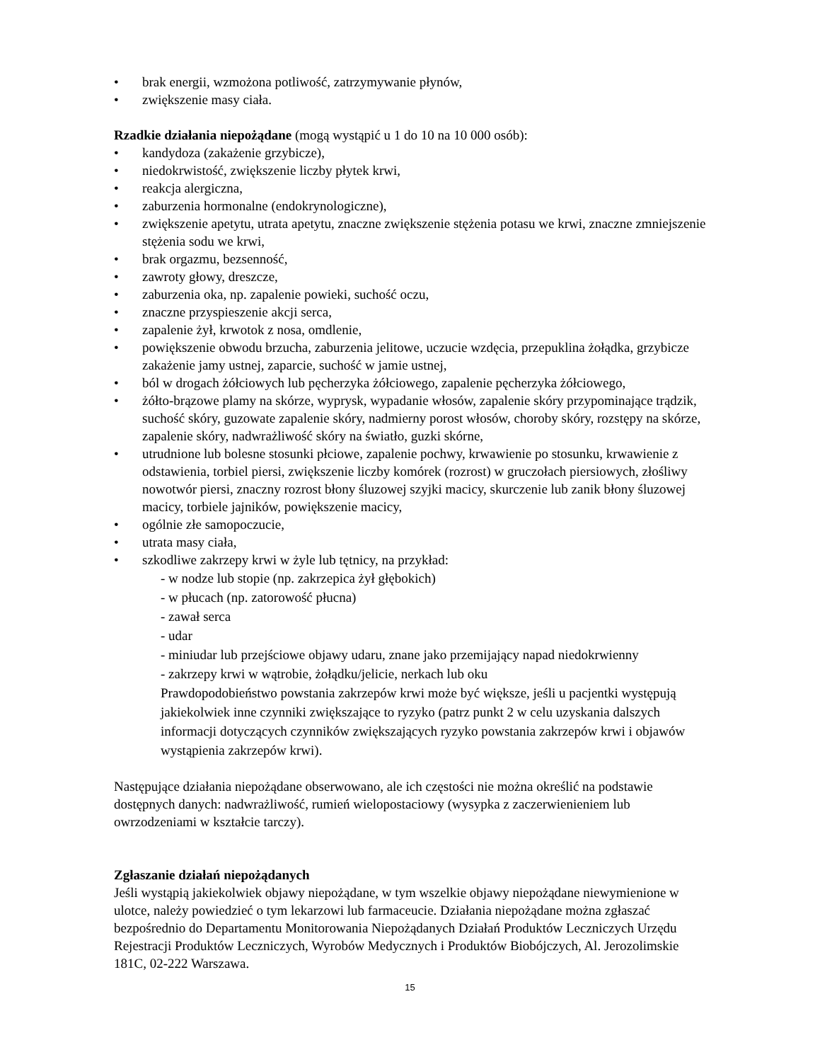brak energii, wzmożona potliwość, zatrzymywanie płynów,
zwiększenie masy ciała.
Rzadkie działania niepożądane (mogą wystąpić u 1 do 10 na 10 000 osób):
kandydoza (zakażenie grzybicze),
niedokrwistość, zwiększenie liczby płytek krwi,
reakcja alergiczna,
zaburzenia hormonalne (endokrynologiczne),
zwiększenie apetytu, utrata apetytu, znaczne zwiększenie stężenia potasu we krwi, znaczne zmniejszenie stężenia sodu we krwi,
brak orgazmu, bezsenność,
zawroty głowy, dreszcze,
zaburzenia oka, np. zapalenie powieki, suchość oczu,
znaczne przyspieszenie akcji serca,
zapalenie żył, krwotok z nosa, omdlenie,
powiększenie obwodu brzucha, zaburzenia jelitowe, uczucie wzdęcia, przepuklina żołądka, grzybicze zakażenie jamy ustnej, zaparcie, suchość w jamie ustnej,
ból w drogach żółciowych lub pęcherzyka żółciowego, zapalenie pęcherzyka żółciowego,
żółto-brązowe plamy na skórze, wyprysk, wypadanie włosów, zapalenie skóry przypominające trądzik, suchość skóry, guzowate zapalenie skóry, nadmierny porost włosów, choroby skóry, rozstępy na skórze, zapalenie skóry, nadwrażliwość skóry na światło, guzki skórne,
utrudnione lub bolesne stosunki płciowe, zapalenie pochwy, krwawienie po stosunku, krwawienie z odstawienia, torbiel piersi, zwiększenie liczby komórek (rozrost) w gruczołach piersiowych, złośliwy nowotwór piersi, znaczny rozrost błony śluzowej szyjki macicy, skurczenie lub zanik błony śluzowej macicy, torbiele jajników, powiększenie macicy,
ogólnie złe samopoczucie,
utrata masy ciała,
szkodliwe zakrzepy krwi w żyle lub tętnicy, na przykład:
- w nodze lub stopie (np. zakrzepica żył głębokich)
- w płucach (np. zatorowość płucna)
- zawał serca
- udar
- miniudar lub przejściowe objawy udaru, znane jako przemijający napad niedokrwienny
- zakrzepy krwi w wątrobie, żołądku/jelicie, nerkach lub oku
Prawdopodobieństwo powstania zakrzepów krwi może być większe, jeśli u pacjentki występują jakiekolwiek inne czynniki zwiększające to ryzyko (patrz punkt 2 w celu uzyskania dalszych informacji dotyczących czynników zwiększających ryzyko powstania zakrzepów krwi i objawów wystąpienia zakrzepów krwi).
Następujące działania niepożądane obserwowano, ale ich częstości nie można określić na podstawie dostępnych danych: nadwrażliwość, rumień wielopostaciowy (wysypka z zaczerwienieniem lub owrzodzeniami w kształcie tarczy).
Zgłaszanie działań niepożądanych
Jeśli wystąpią jakiekolwiek objawy niepożądane, w tym wszelkie objawy niepożądane niewymienione w ulotce, należy powiedzieć o tym lekarzowi lub farmaceucie. Działania niepożądane można zgłaszać bezpośrednio do Departamentu Monitorowania Niepożądanych Działań Produktów Leczniczych Urzędu Rejestracji Produktów Leczniczych, Wyrobów Medycznych i Produktów Biobójczych, Al. Jerozolimskie 181C, 02-222 Warszawa.
15